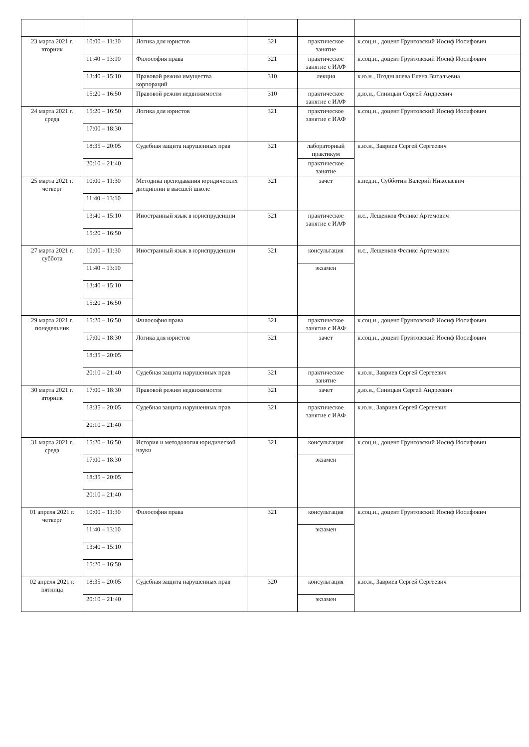| 23 марта 2021 г. вторник | 10:00 – 11:30 | Логика для юристов | 321 | практическое занятие | к.соц.н., доцент Грунтовский Иосиф Иосифович |
| | 11:40 – 13:10 | Философия права | 321 | практическое занятие с ИАФ | к.соц.н., доцент Грунтовский Иосиф Иосифович |
| | 13:40 – 15:10 | Правовой режим имущества корпораций | 310 | лекция | к.ю.н., Позднышева Елена Витальевна |
| | 15:20 – 16:50 | Правовой режим недвижимости | 310 | практическое занятие с ИАФ | д.ю.н., Синицын Сергей Андреевич |
| 24 марта 2021 г. среда | 15:20 – 16:50 | Логика для юристов | 321 | практическое занятие с ИАФ | к.соц.н., доцент Грунтовский Иосиф Иосифович |
| | 17:00 – 18:30 | | | | |
| | 18:35 – 20:05 | Судебная защита нарушенных прав | 321 | лабораторный практикум | к.ю.н., Завриев Сергей Сергеевич |
| | 20:10 – 21:40 | | | практическое занятие | |
| 25 марта 2021 г. четверг | 10:00 – 11:30 | Методика преподавания юридических дисциплин в высшей школе | 321 | зачет | к.пед.н., Субботин Валерий Николаевич |
| | 11:40 – 13:10 | | | | |
| | 13:40 – 15:10 | Иностранный язык в юриспруденции | 321 | практическое занятие с ИАФ | н.с., Лещенков Феликс Артемович |
| | 15:20 – 16:50 | | | | |
| 27 марта 2021 г. суббота | 10:00 – 11:30 | Иностранный язык в юриспруденции | 321 | консультация | н.с., Лещенков Феликс Артемович |
| | 11:40 – 13:10 | | | экзамен | |
| | 13:40 – 15:10 | | | | |
| | 15:20 – 16:50 | | | | |
| 29 марта 2021 г. понедельник | 15:20 – 16:50 | Философия права | 321 | практическое занятие с ИАФ | к.соц.н., доцент Грунтовский Иосиф Иосифович |
| | 17:00 – 18:30 | Логика для юристов | 321 | зачет | к.соц.н., доцент Грунтовский Иосиф Иосифович |
| | 18:35 – 20:05 | | | | |
| | 20:10 – 21:40 | Судебная защита нарушенных прав | 321 | практическое занятие | к.ю.н., Завриев Сергей Сергеевич |
| 30 марта 2021 г. вторник | 17:00 – 18:30 | Правовой режим недвижимости | 321 | зачет | д.ю.н., Синицын Сергей Андреевич |
| | 18:35 – 20:05 | Судебная защита нарушенных прав | 321 | практическое занятие с ИАФ | к.ю.н., Завриев Сергей Сергеевич |
| | 20:10 – 21:40 | | | | |
| 31 марта 2021 г. среда | 15:20 – 16:50 | История и методология юридической науки | 321 | консультация | к.соц.н., доцент Грунтовский Иосиф Иосифович |
| | 17:00 – 18:30 | | | экзамен | |
| | 18:35 – 20:05 | | | | |
| | 20:10 – 21:40 | | | | |
| 01 апреля 2021 г. четверг | 10:00 – 11:30 | Философия права | 321 | консультация | к.соц.н., доцент Грунтовский Иосиф Иосифович |
| | 11:40 – 13:10 | | | экзамен | |
| | 13:40 – 15:10 | | | | |
| | 15:20 – 16:50 | | | | |
| 02 апреля 2021 г. пятница | 18:35 – 20:05 | Судебная защита нарушенных прав | 320 | консультация | к.ю.н., Завриев Сергей Сергеевич |
| | 20:10 – 21:40 | | | экзамен | |